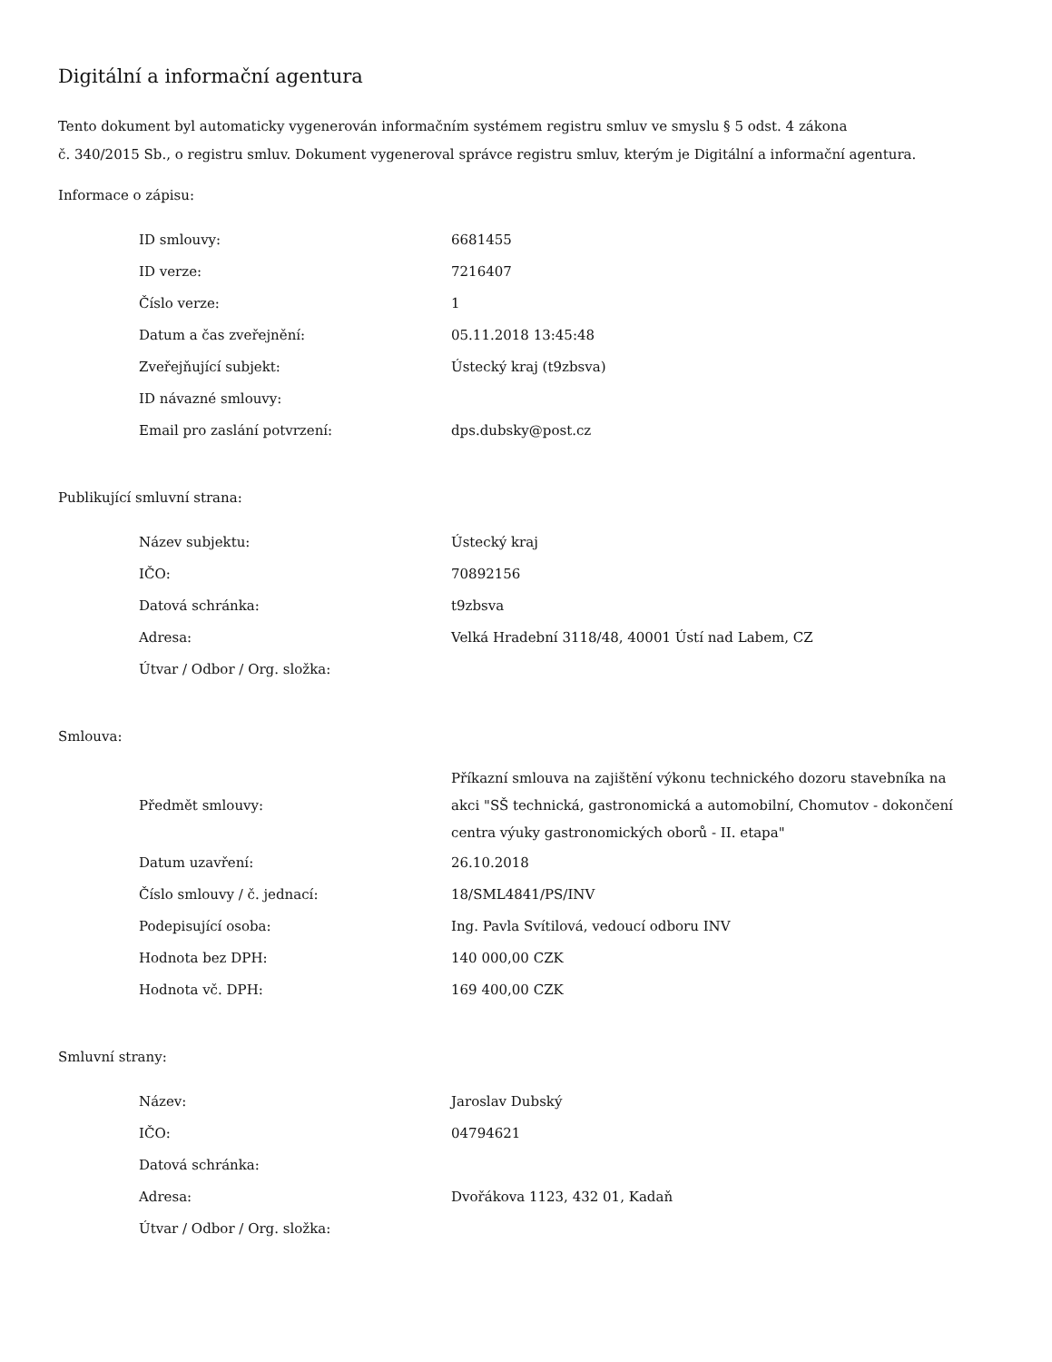Digitální a informační agentura
Tento dokument byl automaticky vygenerován informačním systémem registru smluv ve smyslu § 5 odst. 4 zákona
č. 340/2015 Sb., o registru smluv. Dokument vygeneroval správce registru smluv, kterým je Digitální a informační agentura.
Informace o zápisu:
| ID smlouvy: | 6681455 |
| ID verze: | 7216407 |
| Číslo verze: | 1 |
| Datum a čas zveřejnění: | 05.11.2018 13:45:48 |
| Zveřejňující subjekt: | Ústecký kraj (t9zbsva) |
| ID návazné smlouvy: | |
| Email pro zaslání potvrzení: | dps.dubsky@post.cz |
Publikující smluvní strana:
| Název subjektu: | Ústecký kraj |
| IČO: | 70892156 |
| Datová schránka: | t9zbsva |
| Adresa: | Velká Hradební 3118/48, 40001 Ústí nad Labem, CZ |
| Útvar / Odbor / Org. složka: | |
Smlouva:
| Předmět smlouvy: | Příkazní smlouva na zajištění výkonu technického dozoru stavebníka na akci "SŠ technická, gastronomická a automobilní, Chomutov - dokončení centra výuky gastronomických oborů - II. etapa" |
| Datum uzavření: | 26.10.2018 |
| Číslo smlouvy / č. jednací: | 18/SML4841/PS/INV |
| Podepisující osoba: | Ing. Pavla Svítilová, vedoucí odboru INV |
| Hodnota bez DPH: | 140 000,00 CZK |
| Hodnota vč. DPH: | 169 400,00 CZK |
Smluvní strany:
| Název: | Jaroslav Dubský |
| IČO: | 04794621 |
| Datová schránka: | |
| Adresa: | Dvořákova 1123, 432 01, Kadaň |
| Útvar / Odbor / Org. složka: | |